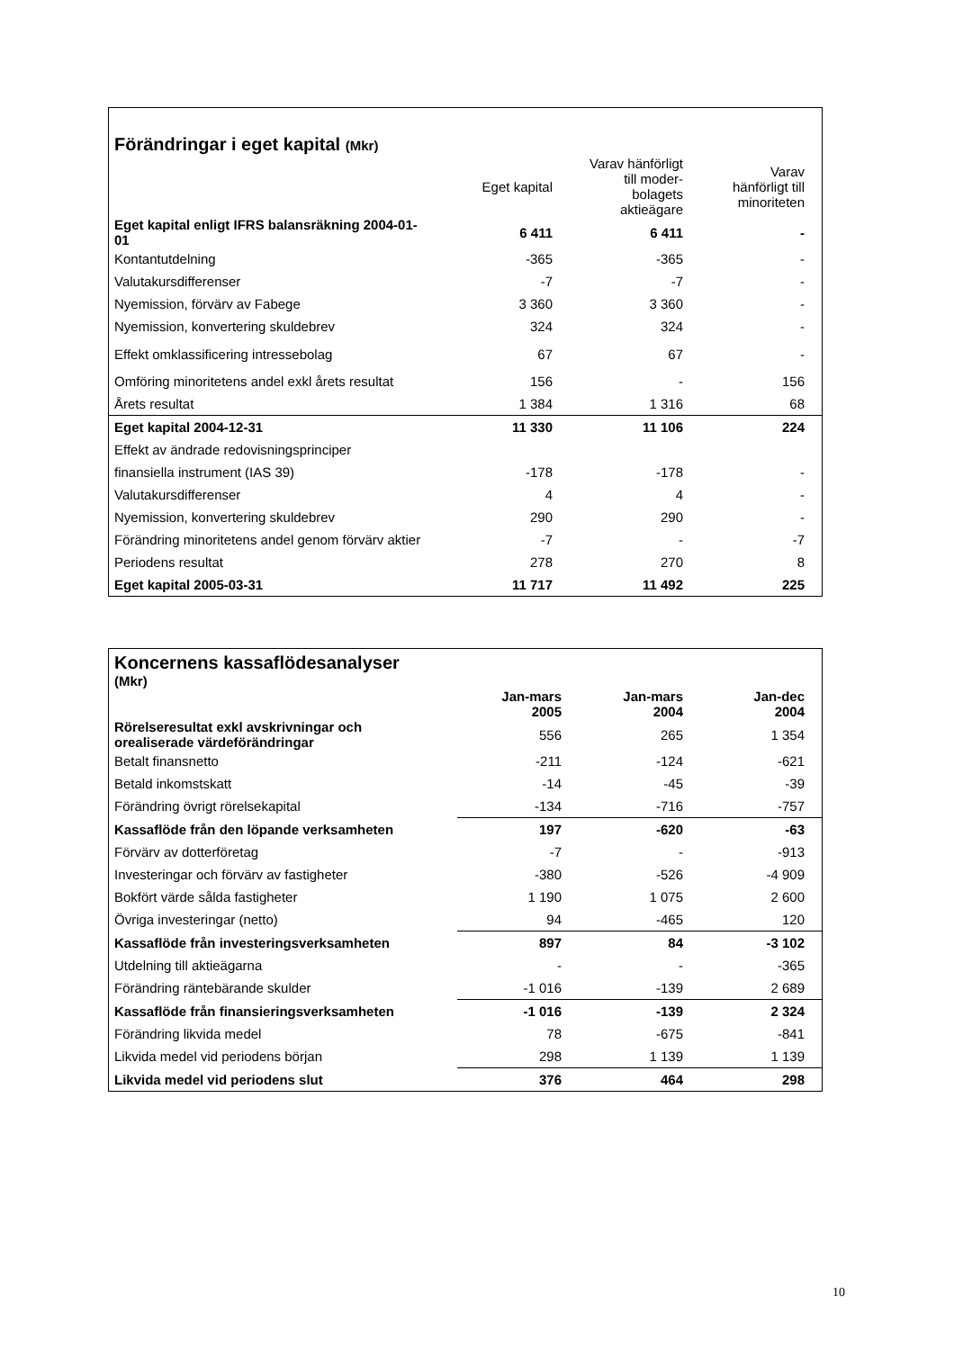| Förändringar i eget kapital (Mkr) | | | |
| | Eget kapital | Varav hänförligt till moder- bolagets aktieägare | Varav hänförligt till minoriteten |
| Eget kapital enligt IFRS balansräkning 2004-01-01 | 6 411 | 6 411 | - |
| Kontantutdelning | -365 | -365 | - |
| Valutakursdifferenser | -7 | -7 | - |
| Nyemission, förvärv av Fabege | 3 360 | 3 360 | - |
| Nyemission, konvertering skuldebrev | 324 | 324 | - |
| Effekt omklassificering intressebolag | 67 | 67 | - |
| Omföring minoritetens andel exkl årets resultat | 156 | - | 156 |
| Årets resultat | 1 384 | 1 316 | 68 |
| Eget kapital 2004-12-31 | 11 330 | 11 106 | 224 |
| Effekt av ändrade redovisningsprinciper | | | |
| finansiella instrument (IAS 39) | -178 | -178 | - |
| Valutakursdifferenser | 4 | 4 | - |
| Nyemission, konvertering skuldebrev | 290 | 290 | - |
| Förändring minoritetens andel genom förvärv aktier | -7 | - | -7 |
| Periodens resultat | 278 | 270 | 8 |
| Eget kapital 2005-03-31 | 11 717 | 11 492 | 225 |
| Koncernens kassaflödesanalyser (Mkr) | | | |
| | Jan-mars 2005 | Jan-mars 2004 | Jan-dec 2004 |
| Rörelseresultat exkl avskrivningar och orealiserade värdeförändringar | 556 | 265 | 1 354 |
| Betalt finansnetto | -211 | -124 | -621 |
| Betald inkomstskatt | -14 | -45 | -39 |
| Förändring övrigt rörelsekapital | -134 | -716 | -757 |
| Kassaflöde från den löpande verksamheten | 197 | -620 | -63 |
| Förvärv av dotterföretag | -7 | - | -913 |
| Investeringar och förvärv av fastigheter | -380 | -526 | -4 909 |
| Bokfört värde sålda fastigheter | 1 190 | 1 075 | 2 600 |
| Övriga investeringar (netto) | 94 | -465 | 120 |
| Kassaflöde från investeringsverksamheten | 897 | 84 | -3 102 |
| Utdelning till aktieägarna | - | - | -365 |
| Förändring räntebärande skulder | -1 016 | -139 | 2 689 |
| Kassaflöde från finansieringsverksamheten | -1 016 | -139 | 2 324 |
| Förändring likvida medel | 78 | -675 | -841 |
| Likvida medel vid periodens början | 298 | 1 139 | 1 139 |
| Likvida medel vid periodens slut | 376 | 464 | 298 |
10